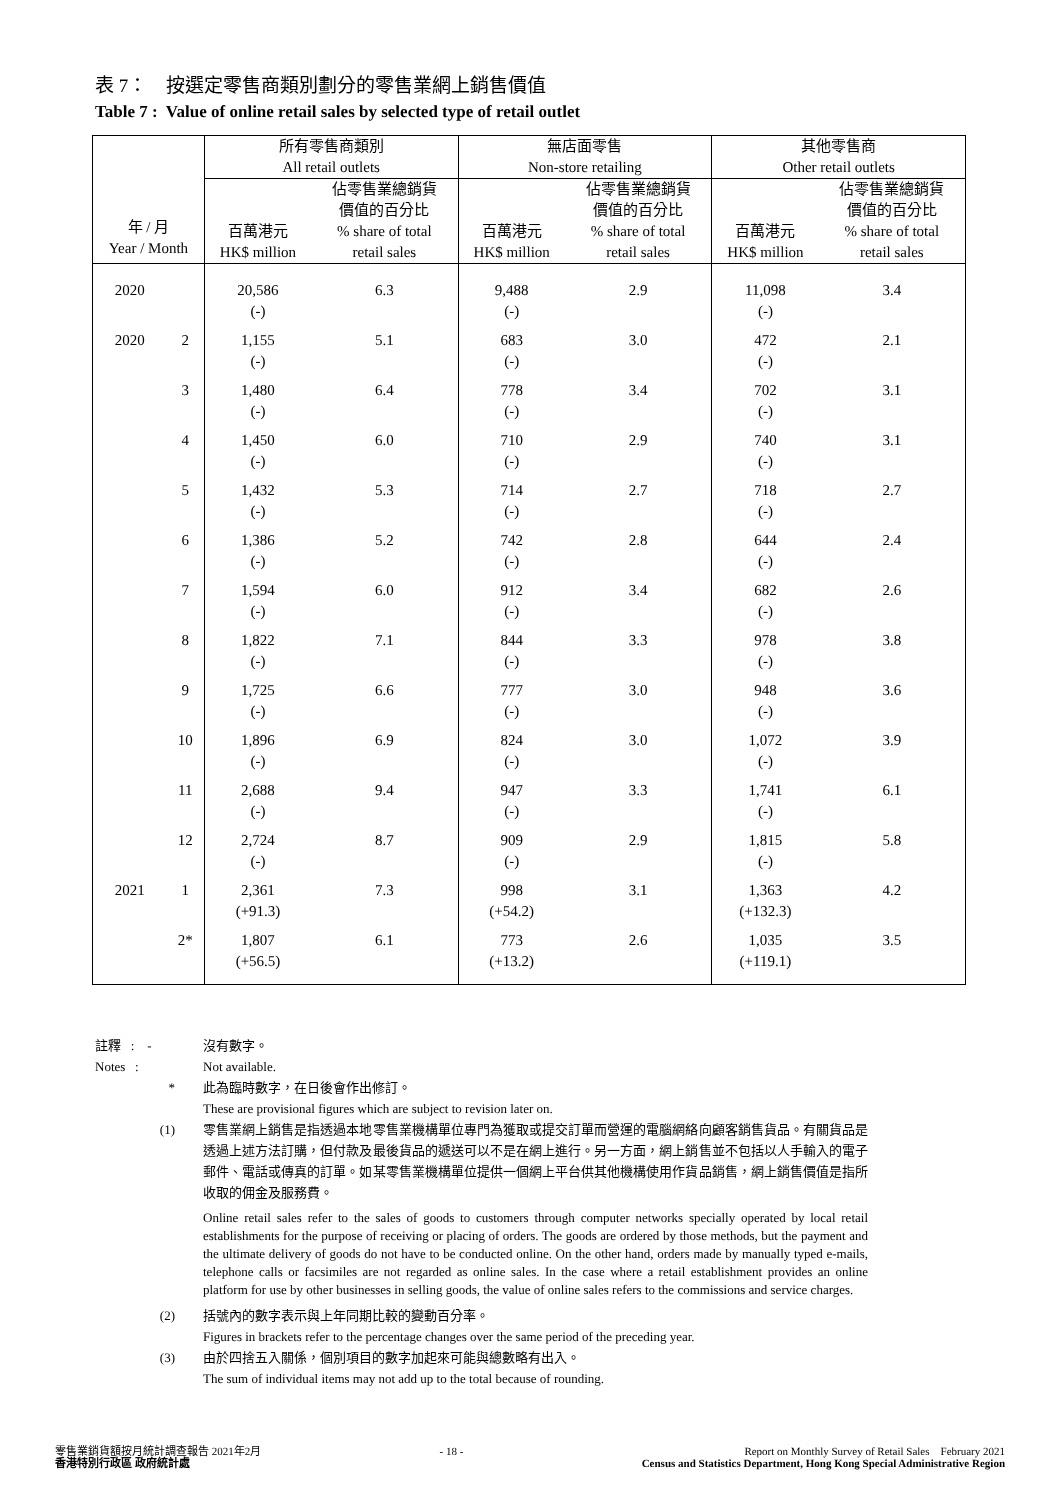表 7： 按選定零售商類別劃分的零售業網上銷售價值
Table 7 : Value of online retail sales by selected type of retail outlet
| 年 / 月 Year / Month | | 所有零售商類別 All retail outlets | | 無店面零售 Non-store retailing | | 其他零售商 Other retail outlets | |
| --- | --- | --- | --- | --- | --- | --- | --- |
| | | 百萬港元 HK$ million | 佔零售業總銷貨 價值的百分比 % share of total retail sales | 百萬港元 HK$ million | 佔零售業總銷貨 價值的百分比 % share of total retail sales | 百萬港元 HK$ million | 佔零售業總銷貨 價值的百分比 % share of total retail sales |
| 2020 | | 20,586 (-) | 6.3 | 9,488 (-) | 2.9 | 11,098 (-) | 3.4 |
| 2020 | 2 | 1,155 (-) | 5.1 | 683 (-) | 3.0 | 472 (-) | 2.1 |
| | 3 | 1,480 (-) | 6.4 | 778 (-) | 3.4 | 702 (-) | 3.1 |
| | 4 | 1,450 (-) | 6.0 | 710 (-) | 2.9 | 740 (-) | 3.1 |
| | 5 | 1,432 (-) | 5.3 | 714 (-) | 2.7 | 718 (-) | 2.7 |
| | 6 | 1,386 (-) | 5.2 | 742 (-) | 2.8 | 644 (-) | 2.4 |
| | 7 | 1,594 (-) | 6.0 | 912 (-) | 3.4 | 682 (-) | 2.6 |
| | 8 | 1,822 (-) | 7.1 | 844 (-) | 3.3 | 978 (-) | 3.8 |
| | 9 | 1,725 (-) | 6.6 | 777 (-) | 3.0 | 948 (-) | 3.6 |
| | 10 | 1,896 (-) | 6.9 | 824 (-) | 3.0 | 1,072 (-) | 3.9 |
| | 11 | 2,688 (-) | 9.4 | 947 (-) | 3.3 | 1,741 (-) | 6.1 |
| | 12 | 2,724 (-) | 8.7 | 909 (-) | 2.9 | 1,815 (-) | 5.8 |
| 2021 | 1 | 2,361 (+91.3) | 7.3 | 998 (+54.2) | 3.1 | 1,363 (+132.3) | 4.2 |
| | 2* | 1,807 (+56.5) | 6.1 | 773 (+13.2) | 2.6 | 1,035 (+119.1) | 3.5 |
註釋 : - 沒有數字。
Notes : Not available.
* 此為臨時數字，在日後會作出修訂。
These are provisional figures which are subject to revision later on.
(1) 零售業網上銷售是指透過本地零售業機構單位專門為獲取或提交訂單而營運的電腦網絡向顧客銷售貨品。有關貨品是透過上述方法訂購，但付款及最後貨品的遞送可以不是在網上進行。另一方面，網上銷售並不包括以人手輸入的電子郵件、電話或傳真的訂單。如某零售業機構單位提供一個網上平台供其他機構使用作貨品銷售，網上銷售價值是指所收取的佣金及服務費。
Online retail sales refer to the sales of goods to customers through computer networks specially operated by local retail establishments for the purpose of receiving or placing of orders. The goods are ordered by those methods, but the payment and the ultimate delivery of goods do not have to be conducted online. On the other hand, orders made by manually typed e-mails, telephone calls or facsimiles are not regarded as online sales. In the case where a retail establishment provides an online platform for use by other businesses in selling goods, the value of online sales refers to the commissions and service charges.
(2) 括號內的數字表示與上年同期比較的變動百分率。
Figures in brackets refer to the percentage changes over the same period of the preceding year.
(3) 由於四捨五入關係，個別項目的數字加起來可能與總數略有出入。
The sum of individual items may not add up to the total because of rounding.
零售業銷貨額按月統計調查報告 2021年2月
香港特別行政區 政府統計處
- 18 - Report on Monthly Survey of Retail Sales February 2021
Census and Statistics Department, Hong Kong Special Administrative Region